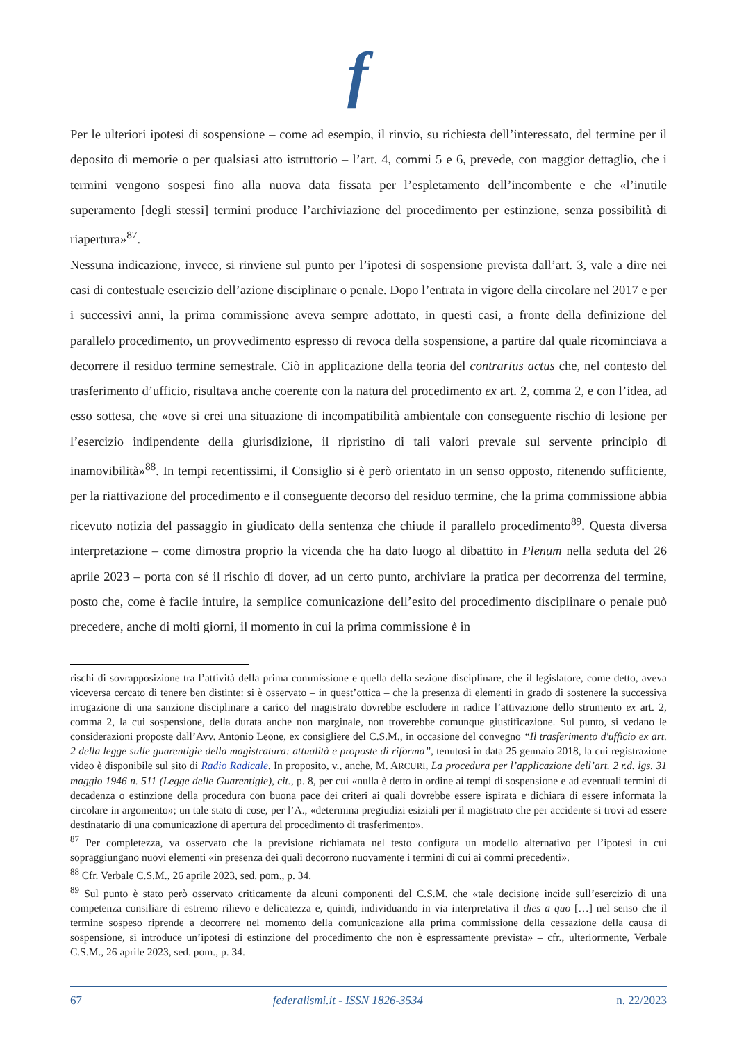f
Per le ulteriori ipotesi di sospensione – come ad esempio, il rinvio, su richiesta dell’interessato, del termine per il deposito di memorie o per qualsiasi atto istruttorio – l’art. 4, commi 5 e 6, prevede, con maggior dettaglio, che i termini vengono sospesi fino alla nuova data fissata per l’espletamento dell’incombente e che «l’inutile superamento [degli stessi] termini produce l’archiviazione del procedimento per estinzione, senza possibilità di riapertura»<sup>87</sup>.
Nessuna indicazione, invece, si rinviene sul punto per l’ipotesi di sospensione prevista dall’art. 3, vale a dire nei casi di contestuale esercizio dell’azione disciplinare o penale. Dopo l’entrata in vigore della circolare nel 2017 e per i successivi anni, la prima commissione aveva sempre adottato, in questi casi, a fronte della definizione del parallelo procedimento, un provvedimento espresso di revoca della sospensione, a partire dal quale ricominciava a decorrere il residuo termine semestrale. Ciò in applicazione della teoria del contrarius actus che, nel contesto del trasferimento d’ufficio, risultava anche coerente con la natura del procedimento ex art. 2, comma 2, e con l’idea, ad esso sottesa, che «ove si crei una situazione di incompatibilità ambientale con conseguente rischio di lesione per l’esercizio indipendente della giurisdizione, il ripristino di tali valori prevale sul servente principio di inamovibilità»<sup>88</sup>. In tempi recentissimi, il Consiglio si è però orientato in un senso opposto, ritenendo sufficiente, per la riattivazione del procedimento e il conseguente decorso del residuo termine, che la prima commissione abbia ricevuto notizia del passaggio in giudicato della sentenza che chiude il parallelo procedimento<sup>89</sup>. Questa diversa interpretazione – come dimostra proprio la vicenda che ha dato luogo al dibattito in Plenum nella seduta del 26 aprile 2023 – porta con sé il rischio di dover, ad un certo punto, archiviare la pratica per decorrenza del termine, posto che, come è facile intuire, la semplice comunicazione dell’esito del procedimento disciplinare o penale può precedere, anche di molti giorni, il momento in cui la prima commissione è in
rischi di sovrapposizione tra l’attività della prima commissione e quella della sezione disciplinare, che il legislatore, come detto, aveva viceversa cercato di tenere ben distinte: si è osservato – in quest’ottica – che la presenza di elementi in grado di sostenere la successiva irrogazione di una sanzione disciplinare a carico del magistrato dovrebbe escludere in radice l’attivazione dello strumento ex art. 2, comma 2, la cui sospensione, della durata anche non marginale, non troverebbe comunque giustificazione. Sul punto, si vedano le considerazioni proposte dall’Avv. Antonio Leone, ex consigliere del C.S.M., in occasione del convegno “Il trasferimento d'ufficio ex art. 2 della legge sulle guarentigie della magistratura: attualità e proposte di riforma”, tenutosi in data 25 gennaio 2018, la cui registrazione video è disponibile sul sito di Radio Radicale. In proposito, v., anche, M. ARCURI, La procedura per l’applicazione dell’art. 2 r.d. lgs. 31 maggio 1946 n. 511 (Legge delle Guarentigie), cit., p. 8, per cui «nulla è detto in ordine ai tempi di sospensione e ad eventuali termini di decadenza o estinzione della procedura con buona pace dei criteri ai quali dovrebbe essere ispirata e dichiara di essere informata la circolare in argomento»; un tale stato di cose, per l’A., «determina pregiudizi esiziali per il magistrato che per accidente si trovi ad essere destinatario di una comunicazione di apertura del procedimento di trasferimento».
<sup>87</sup> Per completezza, va osservato che la previsione richiamata nel testo configura un modello alternativo per l’ipotesi in cui sopraggiungano nuovi elementi «in presenza dei quali decorrono nuovamente i termini di cui ai commi precedenti».
<sup>88</sup> Cfr. Verbale C.S.M., 26 aprile 2023, sed. pom., p. 34.
<sup>89</sup> Sul punto è stato però osservato criticamente da alcuni componenti del C.S.M. che «tale decisione incide sull’esercizio di una competenza consiliare di estremo rilievo e delicatezza e, quindi, individuando in via interpretativa il dies a quo […] nel senso che il termine sospeso riprende a decorrere nel momento della comunicazione alla prima commissione della cessazione della causa di sospensione, si introduce un’ipotesi di estinzione del procedimento che non è espressamente prevista» – cfr., ulteriormente, Verbale C.S.M., 26 aprile 2023, sed. pom., p. 34.
67 federalismi.it - ISSN 1826-3534 |n. 22/2023